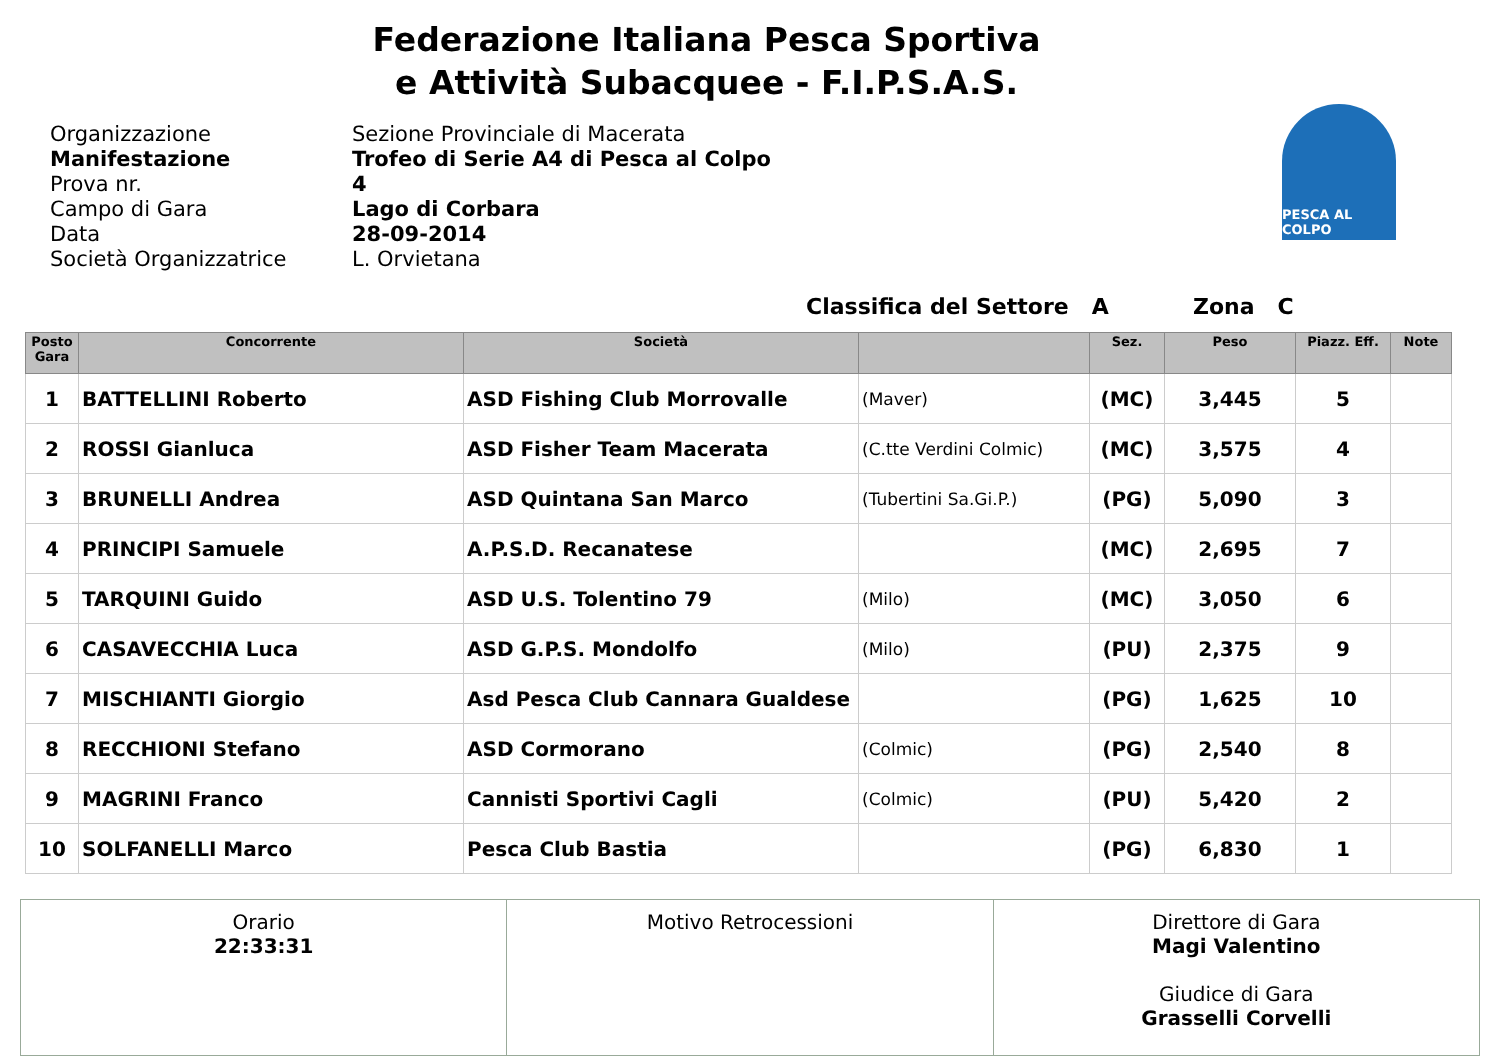Federazione Italiana Pesca Sportiva
e Attività Subacquee - F.I.P.S.A.S.
Organizzazione
Manifestazione
Prova nr.
Campo di Gara
Data
Società Organizzatrice
Sezione Provinciale di Macerata
Trofeo di Serie A4 di Pesca al Colpo
4
Lago di Corbara
28-09-2014
L. Orvietana
PESCA AL COLPO
Classifica del Settore A Zona C
| Posto Gara | Concorrente | Società | | Sez. | Peso | Piazz. Eff. | Note |
| --- | --- | --- | --- | --- | --- | --- | --- |
| 1 | BATTELLINI Roberto | ASD Fishing Club Morrovalle | (Maver) | (MC) | 3,445 | 5 | |
| 2 | ROSSI Gianluca | ASD Fisher Team Macerata | (C.tte Verdini Colmic) | (MC) | 3,575 | 4 | |
| 3 | BRUNELLI Andrea | ASD Quintana San Marco | (Tubertini Sa.Gi.P.) | (PG) | 5,090 | 3 | |
| 4 | PRINCIPI Samuele | A.P.S.D. Recanatese | | (MC) | 2,695 | 7 | |
| 5 | TARQUINI Guido | ASD U.S. Tolentino 79 | (Milo) | (MC) | 3,050 | 6 | |
| 6 | CASAVECCHIA Luca | ASD G.P.S. Mondolfo | (Milo) | (PU) | 2,375 | 9 | |
| 7 | MISCHIANTI Giorgio | Asd Pesca Club Cannara Gualdese | | (PG) | 1,625 | 10 | |
| 8 | RECCHIONI Stefano | ASD Cormorano | (Colmic) | (PG) | 2,540 | 8 | |
| 9 | MAGRINI Franco | Cannisti Sportivi Cagli | (Colmic) | (PU) | 5,420 | 2 | |
| 10 | SOLFANELLI Marco | Pesca Club Bastia | | (PG) | 6,830 | 1 | |
Orario
22:33:31
Motivo Retrocessioni Direttore di Gara
Magi Valentino
Giudice di Gara
Grasselli Corvelli